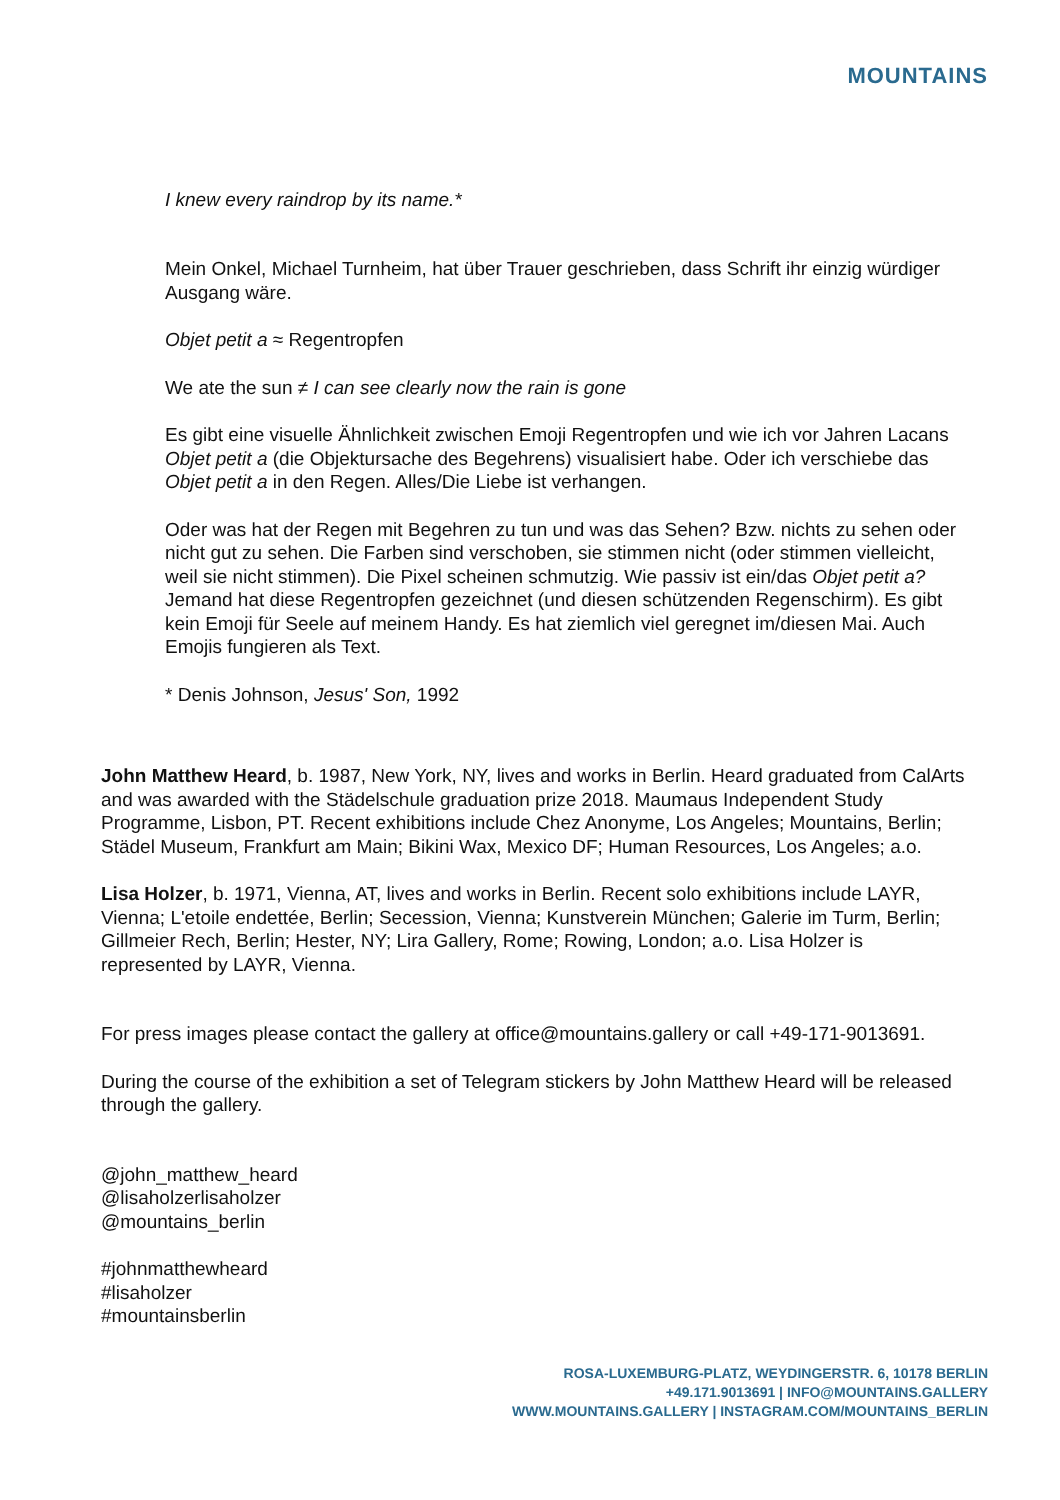MOUNTAINS
I knew every raindrop by its name.*
Mein Onkel, Michael Turnheim, hat über Trauer geschrieben, dass Schrift ihr einzig würdiger Ausgang wäre.
Objet petit a ≈ Regentropfen
We ate the sun ≠ I can see clearly now the rain is gone
Es gibt eine visuelle Ähnlichkeit zwischen Emoji Regentropfen und wie ich vor Jahren Lacans Objet petit a (die Objektursache des Begehrens) visualisiert habe. Oder ich verschiebe das Objet petit a in den Regen. Alles/Die Liebe ist verhangen.
Oder was hat der Regen mit Begehren zu tun und was das Sehen? Bzw. nichts zu sehen oder nicht gut zu sehen. Die Farben sind verschoben, sie stimmen nicht (oder stimmen vielleicht, weil sie nicht stimmen). Die Pixel scheinen schmutzig. Wie passiv ist ein/das Objet petit a? Jemand hat diese Regentropfen gezeichnet (und diesen schützenden Regenschirm). Es gibt kein Emoji für Seele auf meinem Handy. Es hat ziemlich viel geregnet im/diesen Mai. Auch Emojis fungieren als Text.
* Denis Johnson, Jesus' Son, 1992
John Matthew Heard, b. 1987, New York, NY, lives and works in Berlin. Heard graduated from CalArts and was awarded with the Städelschule graduation prize 2018. Maumaus Independent Study Programme, Lisbon, PT. Recent exhibitions include Chez Anonyme, Los Angeles; Mountains, Berlin; Städel Museum, Frankfurt am Main; Bikini Wax, Mexico DF; Human Resources, Los Angeles; a.o.
Lisa Holzer, b. 1971, Vienna, AT, lives and works in Berlin. Recent solo exhibitions include LAYR, Vienna; L'etoile endettée, Berlin; Secession, Vienna; Kunstverein München; Galerie im Turm, Berlin; Gillmeier Rech, Berlin; Hester, NY; Lira Gallery, Rome; Rowing, London; a.o. Lisa Holzer is represented by LAYR, Vienna.
For press images please contact the gallery at office@mountains.gallery or call +49-171-9013691.
During the course of the exhibition a set of Telegram stickers by John Matthew Heard will be released through the gallery.
@john_matthew_heard
@lisaholzerlisaholzer
@mountains_berlin
#johnmatthewheard
#lisaholzer
#mountainsberlin
ROSA-LUXEMBURG-PLATZ, WEYDINGERSTR. 6, 10178 BERLIN
+49.171.9013691 | INFO@MOUNTAINS.GALLERY
WWW.MOUNTAINS.GALLERY | INSTAGRAM.COM/MOUNTAINS_BERLIN